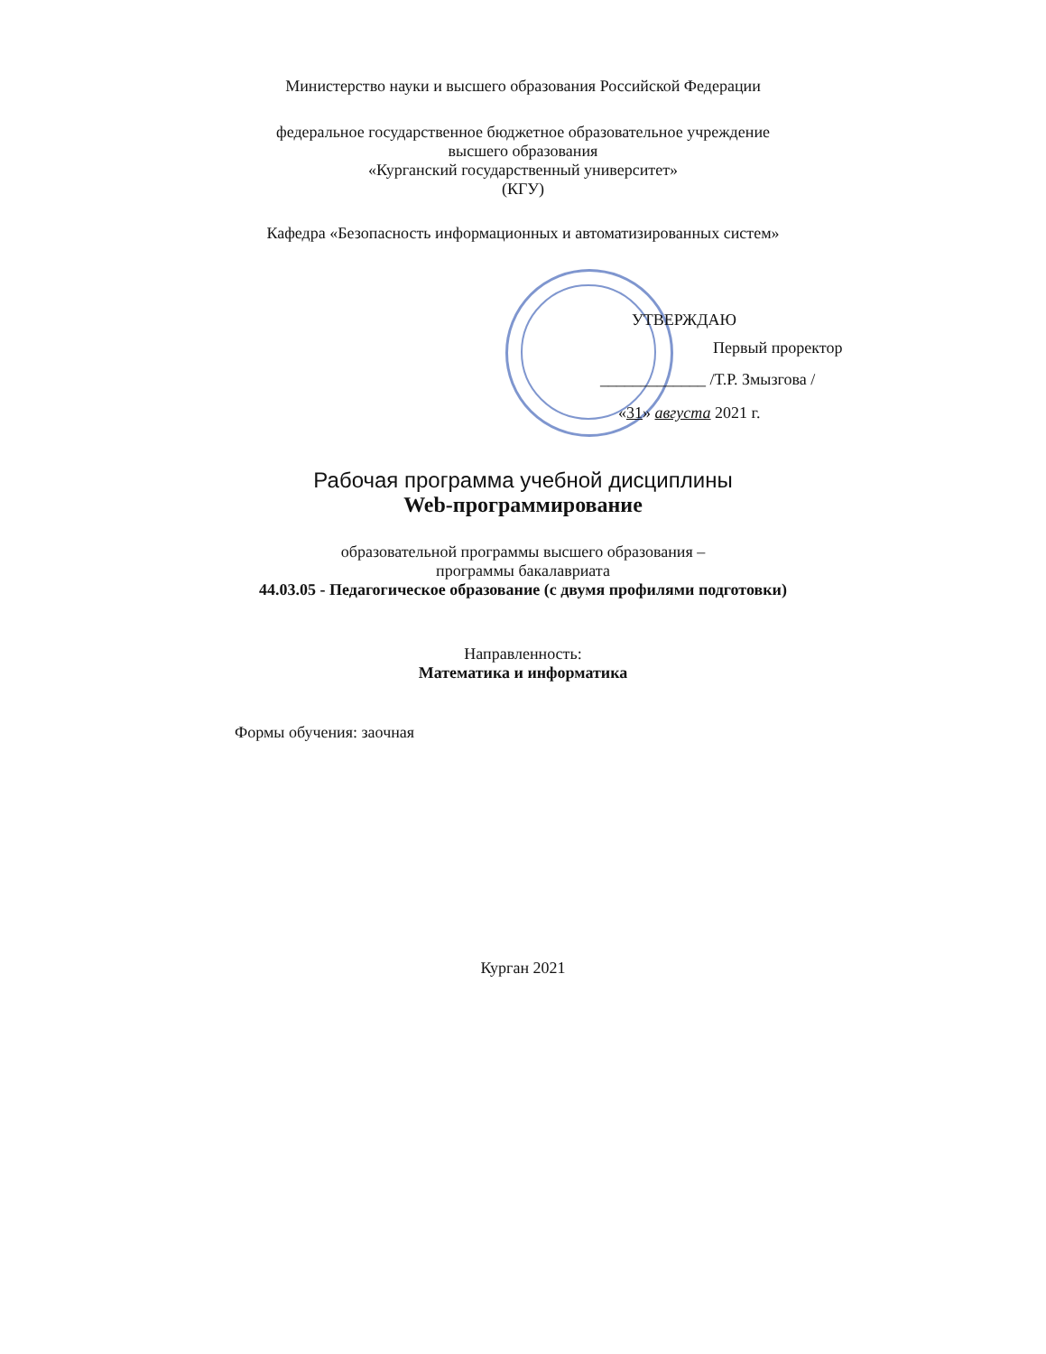Министерство науки и высшего образования Российской Федерации
федеральное государственное бюджетное образовательное учреждение
высшего образования
«Курганский государственный университет»
(КГУ)
Кафедра «Безопасность информационных и автоматизированных систем»
УТВЕРЖДАЮ
Первый проректор
_____________ /Т.Р. Змызгова /
«31» августа 2021 г.
Рабочая программа учебной дисциплины
Web-программирование
образовательной программы высшего образования –
программы бакалавриата
44.03.05 - Педагогическое образование (с двумя профилями подготовки)
Направленность:
Математика и информатика
Формы обучения: заочная
Курган 2021